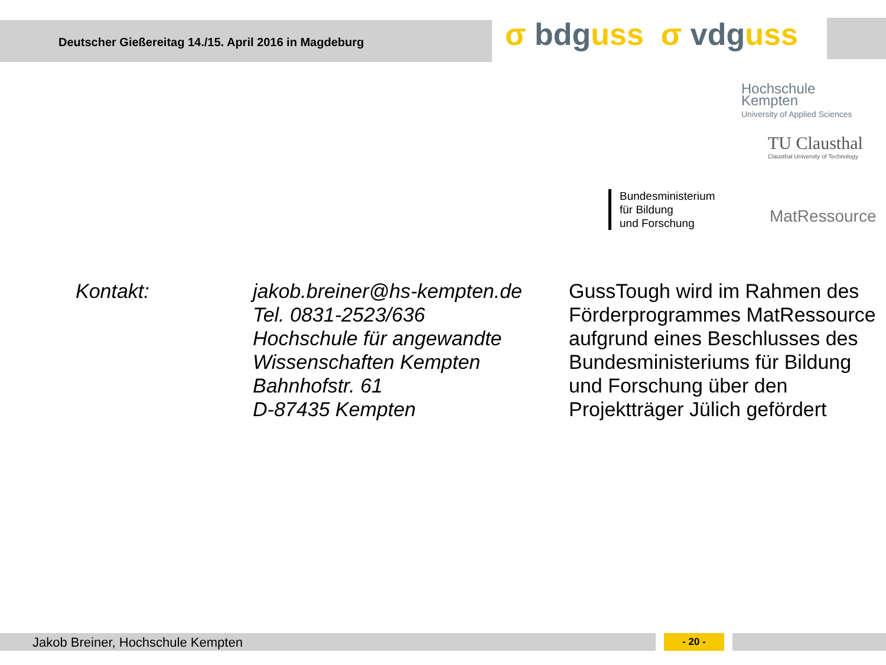Deutscher Gießereitag 14./15. April 2016 in Magdeburg
σ bdguss σ vdguss
Hochschule
Kempten
University of Applied Sciences
TU Clausthal
Clausthal University of Technology
Bundesministerium
für Bildung
und Forschung
MatRessource
Kontakt: jakob.breiner@hs-kempten.de
Tel. 0831-2523/636
Hochschule für angewandte Wissenschaften Kempten
Bahnhofstr. 61
D-87435 Kempten
GussTough wird im Rahmen des Förderprogrammes MatRessource aufgrund eines Beschlusses des Bundesministeriums für Bildung und Forschung über den Projektträger Jülich gefördert
Jakob Breiner, Hochschule Kempten
- 20 -